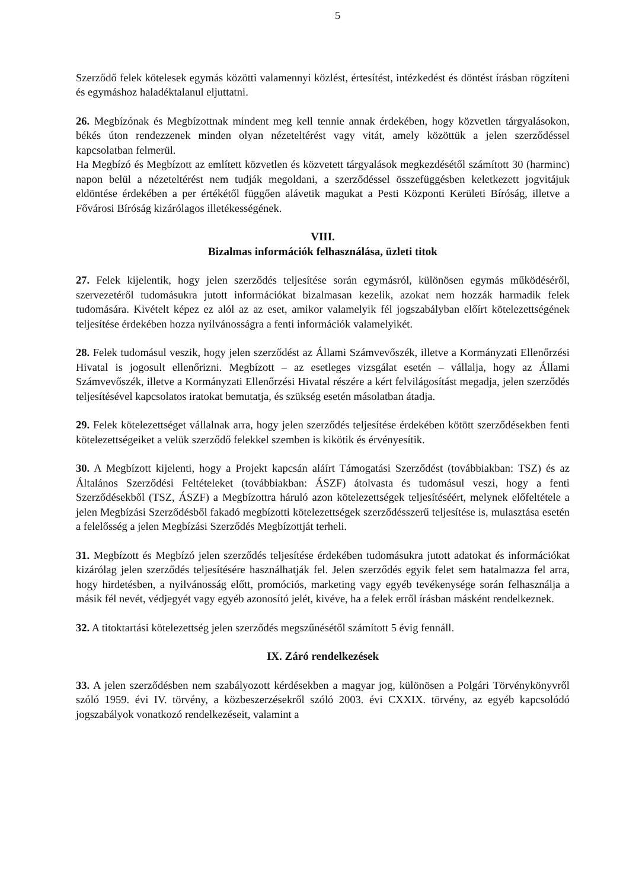5
Szerződő felek kötelesek egymás közötti valamennyi közlést, értesítést, intézkedést és döntést írásban rögzíteni és egymáshoz haladéktalanul eljuttatni.
26. Megbízónak és Megbízottnak mindent meg kell tennie annak érdekében, hogy közvetlen tárgyalásokon, békés úton rendezzenek minden olyan nézeteltérést vagy vitát, amely közöttük a jelen szerződéssel kapcsolatban felmerül.
Ha Megbízó és Megbízott az említett közvetlen és közvetett tárgyalások megkezdésétől számított 30 (harminc) napon belül a nézeteltérést nem tudják megoldani, a szerződéssel összefüggésben keletkezett jogvitájuk eldöntése érdekében a per értékétől függően alávetik magukat a Pesti Központi Kerületi Bíróság, illetve a Fővárosi Bíróság kizárólagos illetékességének.
VIII.
Bizalmas információk felhasználása, üzleti titok
27. Felek kijelentik, hogy jelen szerződés teljesítése során egymásról, különösen egymás működéséről, szervezetéről tudomásukra jutott információkat bizalmasan kezelik, azokat nem hozzák harmadik felek tudomására. Kivételt képez ez alól az az eset, amikor valamelyik fél jogszabályban előírt kötelezettségének teljesítése érdekében hozza nyilvánosságra a fenti információk valamelyikét.
28. Felek tudomásul veszik, hogy jelen szerződést az Állami Számvevőszék, illetve a Kormányzati Ellenőrzési Hivatal is jogosult ellenőrizni. Megbízott – az esetleges vizsgálat esetén – vállalja, hogy az Állami Számvevőszék, illetve a Kormányzati Ellenőrzési Hivatal részére a kért felvilágosítást megadja, jelen szerződés teljesítésével kapcsolatos iratokat bemutatja, és szükség esetén másolatban átadja.
29. Felek kötelezettséget vállalnak arra, hogy jelen szerződés teljesítése érdekében kötött szerződésekben fenti kötelezettségeiket a velük szerződő felekkel szemben is kikötik és érvényesítik.
30. A Megbízott kijelenti, hogy a Projekt kapcsán aláírt Támogatási Szerződést (továbbiakban: TSZ) és az Általános Szerződési Feltételeket (továbbiakban: ÁSZF) átolvasta és tudomásul veszi, hogy a fenti Szerződésekből (TSZ, ÁSZF) a Megbízottra háruló azon kötelezettségek teljesítéséért, melynek előfeltétele a jelen Megbízási Szerződésből fakadó megbízotti kötelezettségek szerződésszerű teljesítése is, mulasztása esetén a felelősség a jelen Megbízási Szerződés Megbízottját terheli.
31. Megbízott és Megbízó jelen szerződés teljesítése érdekében tudomásukra jutott adatokat és információkat kizárólag jelen szerződés teljesítésére használhatják fel. Jelen szerződés egyik felet sem hatalmazza fel arra, hogy hirdetésben, a nyilvánosság előtt, promóciós, marketing vagy egyéb tevékenysége során felhasználja a másik fél nevét, védjegyét vagy egyéb azonosító jelét, kivéve, ha a felek erről írásban másként rendelkeznek.
32. A titoktartási kötelezettség jelen szerződés megszűnésétől számított 5 évig fennáll.
IX. Záró rendelkezések
33. A jelen szerződésben nem szabályozott kérdésekben a magyar jog, különösen a Polgári Törvénykönyvről szóló 1959. évi IV. törvény, a közbeszerzésekről szóló 2003. évi CXXIX. törvény, az egyéb kapcsolódó jogszabályok vonatkozó rendelkezéseit, valamint a